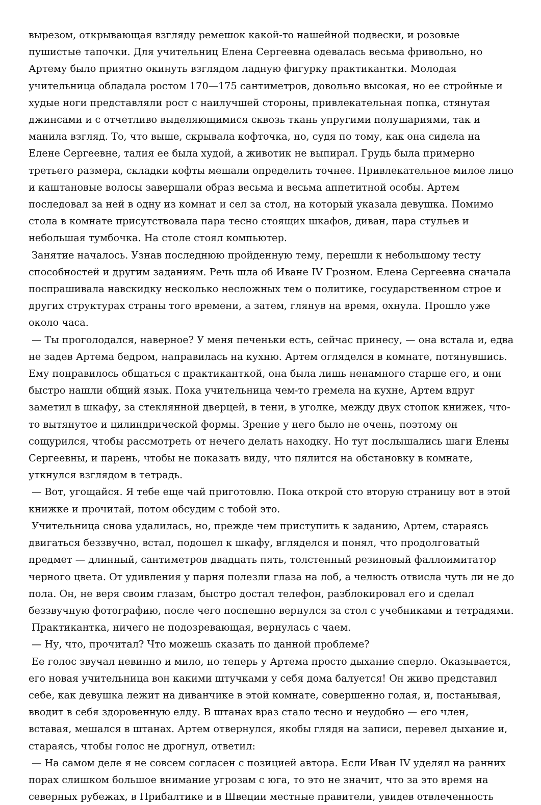вырезом, открывающая взгляду ремешок какой-то нашейной подвески, и розовые пушистые тапочки. Для учительниц Елена Сергеевна одевалась весьма фривольно, но Артему было приятно окинуть взглядом ладную фигурку практикантки. Молодая учительница обладала ростом 170—175 сантиметров, довольно высокая, но ее стройные и худые ноги представляли рост с наилучшей стороны, привлекательная попка, стянутая джинсами и с отчетливо выделяющимися сквозь ткань упругими полушариями, так и манила взгляд. То, что выше, скрывала кофточка, но, судя по тому, как она сидела на Елене Сергеевне, талия ее была худой, а животик не выпирал. Грудь была примерно третьего размера, складки кофты мешали определить точнее. Привлекательное милое лицо и каштановые волосы завершали образ весьма и весьма аппетитной особы. Артем последовал за ней в одну из комнат и сел за стол, на который указала девушка. Помимо стола в комнате присутствовала пара тесно стоящих шкафов, диван, пара стульев и небольшая тумбочка. На столе стоял компьютер.
Занятие началось. Узнав последнюю пройденную тему, перешли к небольшому тесту способностей и другим заданиям. Речь шла об Иване IV Грозном. Елена Сергеевна сначала поспрашивала навскидку несколько несложных тем о политике, государственном строе и других структурах страны того времени, а затем, глянув на время, охнула. Прошло уже около часа.
— Ты проголодался, наверное? У меня печеньки есть, сейчас принесу, — она встала и, едва не задев Артема бедром, направилась на кухню. Артем огляделся в комнате, потянувшись. Ему понравилось общаться с практиканткой, она была лишь ненамного старше его, и они быстро нашли общий язык. Пока учительница чем-то гремела на кухне, Артем вдруг заметил в шкафу, за стеклянной дверцей, в тени, в уголке, между двух стопок книжек, что-то вытянутое и цилиндрической формы. Зрение у него было не очень, поэтому он сощурился, чтобы рассмотреть от нечего делать находку. Но тут послышались шаги Елены Сергеевны, и парень, чтобы не показать виду, что пялится на обстановку в комнате, уткнулся взглядом в тетрадь.
— Вот, угощайся. Я тебе еще чай приготовлю. Пока открой сто вторую страницу вот в этой книжке и прочитай, потом обсудим с тобой это.
Учительница снова удалилась, но, прежде чем приступить к заданию, Артем, стараясь двигаться беззвучно, встал, подошел к шкафу, вгляделся и понял, что продолговатый предмет — длинный, сантиметров двадцать пять, толстенный резиновый фаллоимитатор черного цвета. От удивления у парня полезли глаза на лоб, а челюсть отвисла чуть ли не до пола. Он, не веря своим глазам, быстро достал телефон, разблокировал его и сделал беззвучную фотографию, после чего поспешно вернулся за стол с учебниками и тетрадями.
Практикантка, ничего не подозревающая, вернулась с чаем.
— Ну, что, прочитал? Что можешь сказать по данной проблеме?
Ее голос звучал невинно и мило, но теперь у Артема просто дыхание сперло. Оказывается, его новая учительница вон какими штучками у себя дома балуется! Он живо представил себе, как девушка лежит на диванчике в этой комнате, совершенно голая, и, постанывая, вводит в себя здоровенную елду. В штанах враз стало тесно и неудобно — его член, вставая, мешался в штанах. Артем отвернулся, якобы глядя на записи, перевел дыхание и, стараясь, чтобы голос не дрогнул, ответил:
— На самом деле я не совсем согласен с позицией автора. Если Иван IV уделял на ранних порах слишком большое внимание угрозам с юга, то это не значит, что за это время на северных рубежах, в Прибалтике и в Швеции местные правители, увидев отвлеченность